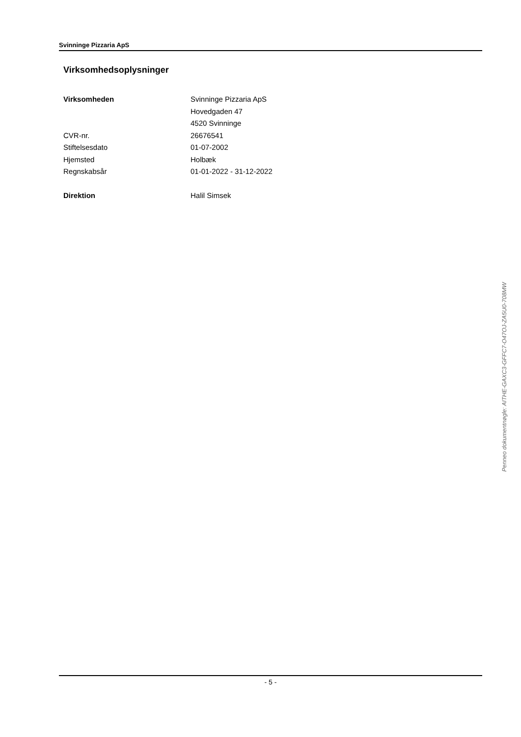Svinninge Pizzaria ApS
Virksomhedsoplysninger
| Virksomheden | Svinninge Pizzaria ApS |
| | Hovedgaden 47 |
| | 4520 Svinninge |
| CVR-nr. | 26676541 |
| Stiftelsesdato | 01-07-2002 |
| Hjemsted | Holbæk |
| Regnskabsår | 01-01-2022 - 31-12-2022 |
| Direktion | Halil Simsek |
Penneo dokumentnøgle: AITHE-GAXC3-GFFC7-O47OJ-ZA5U0-708MW
- 5 -